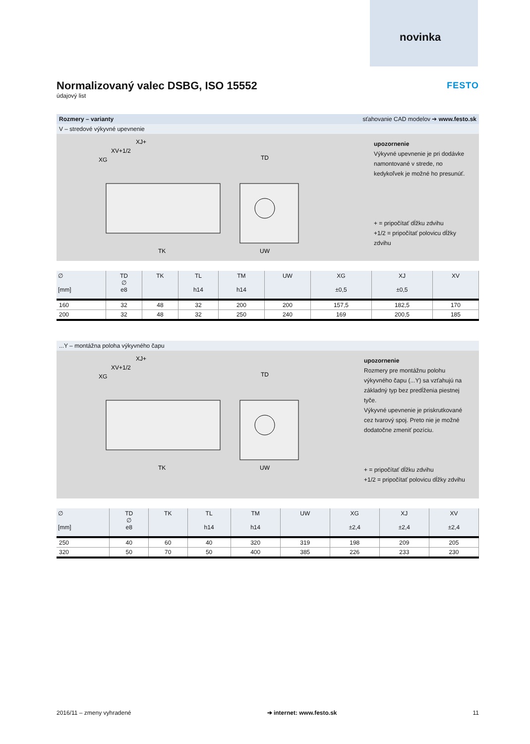novinka
FESTO
Normalizovaný valec DSBG, ISO 15552
údajový list
Rozmery – varianty sťahovanie CAD modelov ➔ www.festo.sk
V – stredové výkyvné upevnenie
XJ+
XV+1/2
XG
TK
UW
TD
upozornenie
Výkyvné upevnenie je pri dodávke namontované v strede, no kedykoľvek je možné ho presunúť.
+ = pripočítať dĺžku zdvihu
+1/2 = pripočítať polovicu dĺžky zdvihu
| ∅ [mm] | TD ∅ e8 | TK | TL h14 | TM h14 | UW | XG ±0,5 | XJ ±0,5 | XV |
| --- | --- | --- | --- | --- | --- | --- | --- | --- |
| 160 | 32 | 48 | 32 | 200 | 200 | 157,5 | 182,5 | 170 |
| 200 | 32 | 48 | 32 | 250 | 240 | 169 | 200,5 | 185 |
...Y – montážna poloha výkyvného čapu
XJ+
XV+1/2
XG
TK
UW
TD
upozornenie
Rozmery pre montážnu polohu výkyvného čapu (...Y) sa vzťahujú na základný typ bez predĺženia piestnej tyče.
Výkyvné upevnenie je priskrutkované cez tvarový spoj. Preto nie je možné dodatočne zmeniť pozíciu.
+ = pripočítať dĺžku zdvihu
+1/2 = pripočítať polovicu dĺžky zdvihu
| ∅ [mm] | TD ∅ e8 | TK | TL h14 | TM h14 | UW | XG ±2,4 | XJ ±2,4 | XV ±2,4 |
| --- | --- | --- | --- | --- | --- | --- | --- | --- |
| 250 | 40 | 60 | 40 | 320 | 319 | 198 | 209 | 205 |
| 320 | 50 | 70 | 50 | 400 | 385 | 226 | 233 | 230 |
2016/11 – zmeny vyhradené ➔ internet: www.festo.sk 11